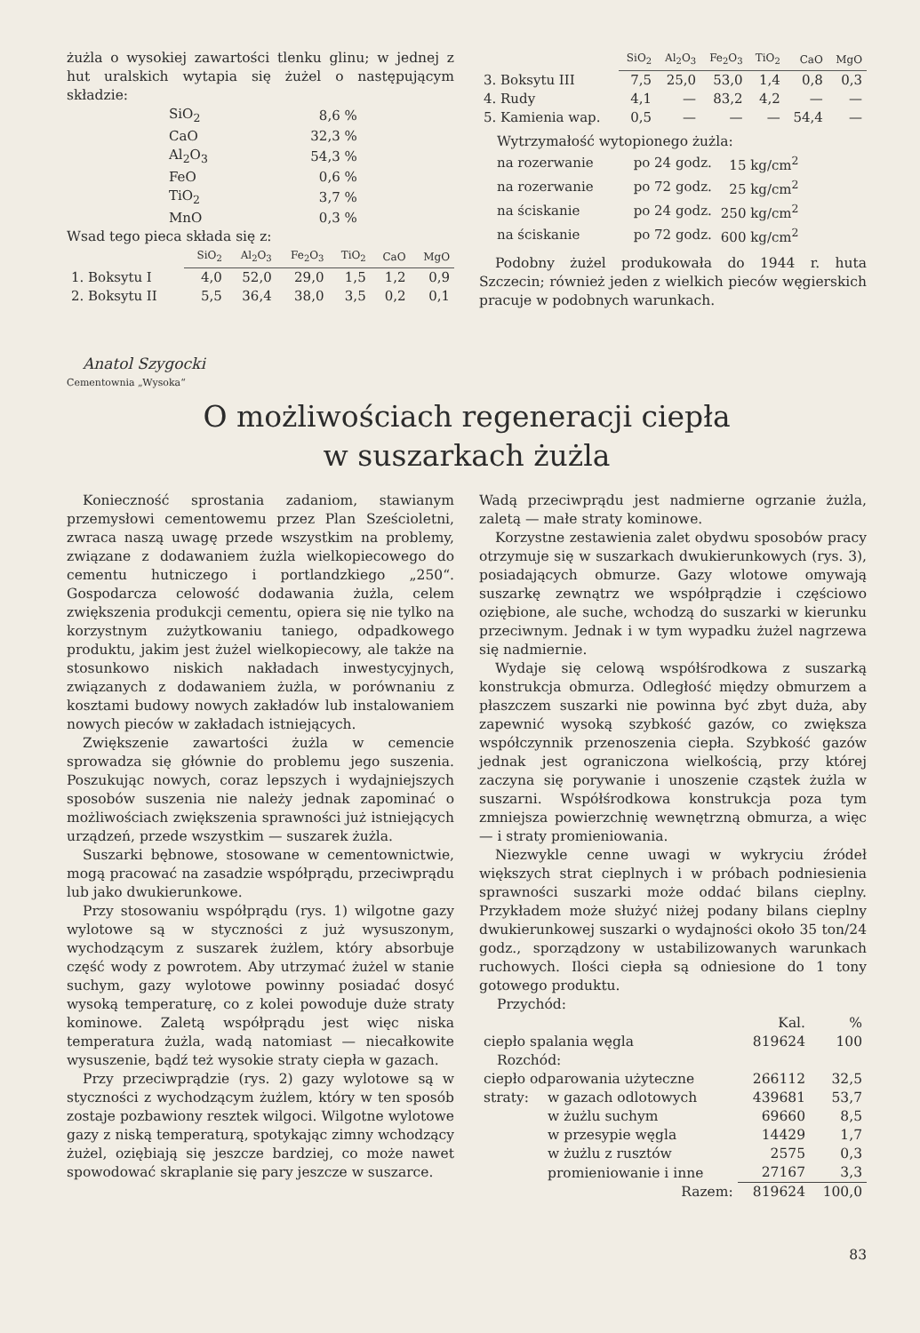żużla o wysokiej zawartości tlenku glinu; w jednej z hut uralskich wytapia się żużel o następującym składzie:
| SiO<sub>2</sub> | 8,6 % |
| CaO | 32,3 % |
| Al<sub>2</sub>O<sub>3</sub> | 54,3 % |
| FeO | 0,6 % |
| TiO<sub>2</sub> | 3,7 % |
| MnO | 0,3 % |
Wsad tego pieca składa się z:
| | SiO<sub>2</sub> | Al<sub>2</sub>O<sub>3</sub> | Fe<sub>2</sub>O<sub>3</sub> | TiO<sub>2</sub> | CaO | MgO |
| --- | --- | --- | --- | --- | --- | --- |
| 1. Boksytu I | 4,0 | 52,0 | 29,0 | 1,5 | 1,2 | 0,9 |
| 2. Boksytu II | 5,5 | 36,4 | 38,0 | 3,5 | 0,2 | 0,1 |
| | SiO<sub>2</sub> | Al<sub>2</sub>O<sub>3</sub> | Fe<sub>2</sub>O<sub>3</sub> | TiO<sub>2</sub> | CaO | MgO |
| --- | --- | --- | --- | --- | --- | --- |
| 3. Boksytu III | 7,5 | 25,0 | 53,0 | 1,4 | 0,8 | 0,3 |
| 4. Rudy | 4,1 | — | 83,2 | 4,2 | — | — |
| 5. Kamienia wap. | 0,5 | — | — | — | 54,4 | — |
Wytrzymałość wytopionego żużla:
| na rozerwanie | po 24 godz. | 15 kg/cm<sup>2</sup> |
| na rozerwanie | po 72 godz. | 25 kg/cm<sup>2</sup> |
| na ściskanie | po 24 godz. | 250 kg/cm<sup>2</sup> |
| na ściskanie | po 72 godz. | 600 kg/cm<sup>2</sup> |
Podobny żużel produkowała do 1944 r. huta Szczecin; również jeden z wielkich pieców węgierskich pracuje w podobnych warunkach.
Anatol Szygocki
Cementownia „Wysoka“
O możliwościach regeneracji ciepła
w suszarkach żużla
Konieczność sprostania zadaniom, stawianym przemysłowi cementowemu przez Plan Sześcioletni, zwraca naszą uwagę przede wszystkim na problemy, związane z dodawaniem żużla wielkopiecowego do cementu hutniczego i portlandzkiego „250“. Gospodarcza celowość dodawania żużla, celem zwiększenia produkcji cementu, opiera się nie tylko na korzystnym zużytkowaniu taniego, odpadkowego produktu, jakim jest żużel wielkopiecowy, ale także na stosunkowo niskich nakładach inwestycyjnych, związanych z dodawaniem żużla, w porównaniu z kosztami budowy nowych zakładów lub instalowaniem nowych pieców w zakładach istniejących.
Zwiększenie zawartości żużla w cemencie sprowadza się głównie do problemu jego suszenia. Poszukując nowych, coraz lepszych i wydajniejszych sposobów suszenia nie należy jednak zapominać o możliwościach zwiększenia sprawności już istniejących urządzeń, przede wszystkim — suszarek żużla.
Suszarki bębnowe, stosowane w cementownictwie, mogą pracować na zasadzie współprądu, przeciwprądu lub jako dwukierunkowe.
Przy stosowaniu współprądu (rys. 1) wilgotne gazy wylotowe są w styczności z już wysuszonym, wychodzącym z suszarek żużlem, który absorbuje część wody z powrotem. Aby utrzymać żużel w stanie suchym, gazy wylotowe powinny posiadać dosyć wysoką temperaturę, co z kolei powoduje duże straty kominowe. Zaletą współprądu jest więc niska temperatura żużla, wadą natomiast — niecałkowite wysuszenie, bądź też wysokie straty ciepła w gazach.
Przy przeciwprądzie (rys. 2) gazy wylotowe są w styczności z wychodzącym żużlem, który w ten sposób zostaje pozbawiony resztek wilgoci. Wilgotne wylotowe gazy z niską temperaturą, spotykając zimny wchodzący żużel, oziębiają się jeszcze bardziej, co może nawet spowodować skraplanie się pary jeszcze w suszarce.
Wadą przeciwprądu jest nadmierne ogrzanie żużla, zaletą — małe straty kominowe.
Korzystne zestawienia zalet obydwu sposobów pracy otrzymuje się w suszarkach dwukierunkowych (rys. 3), posiadających obmurze. Gazy wlotowe omywają suszarkę zewnątrz we współprądzie i częściowo oziębione, ale suche, wchodzą do suszarki w kierunku przeciwnym. Jednak i w tym wypadku żużel nagrzewa się nadmiernie.
Wydaje się celową współśrodkowa z suszarką konstrukcja obmurza. Odległość między obmurzem a płaszczem suszarki nie powinna być zbyt duża, aby zapewnić wysoką szybkość gazów, co zwiększa współczynnik przenoszenia ciepła. Szybkość gazów jednak jest ograniczona wielkością, przy której zaczyna się porywanie i unoszenie cząstek żużla w suszarni. Współśrodkowa konstrukcja poza tym zmniejsza powierzchnię wewnętrzną obmurza, a więc — i straty promieniowania.
Niezwykle cenne uwagi w wykryciu źródeł większych strat cieplnych i w próbach podniesienia sprawności suszarki może oddać bilans cieplny. Przykładem może służyć niżej podany bilans cieplny dwukierunkowej suszarki o wydajności około 35 ton/24 godz., sporządzony w ustabilizowanych warunkach ruchowych. Ilości ciepła są odniesione do 1 tony gotowego produktu.
| Przychód: | | | |
| | | Kal. | % |
| ciepło spalania węgla | | 819624 | 100 |
| Rozchód: | | | |
| ciepło odparowania użyteczne | | 266112 | 32,5 |
| straty: | w gazach odlotowych | 439681 | 53,7 |
| | w żużlu suchym | 69660 | 8,5 |
| | w przesypie węgla | 14429 | 1,7 |
| | w żużlu z rusztów | 2575 | 0,3 |
| | promieniowanie i inne | 27167 | 3,3 |
| Razem: | | 819624 | 100,0 |
83